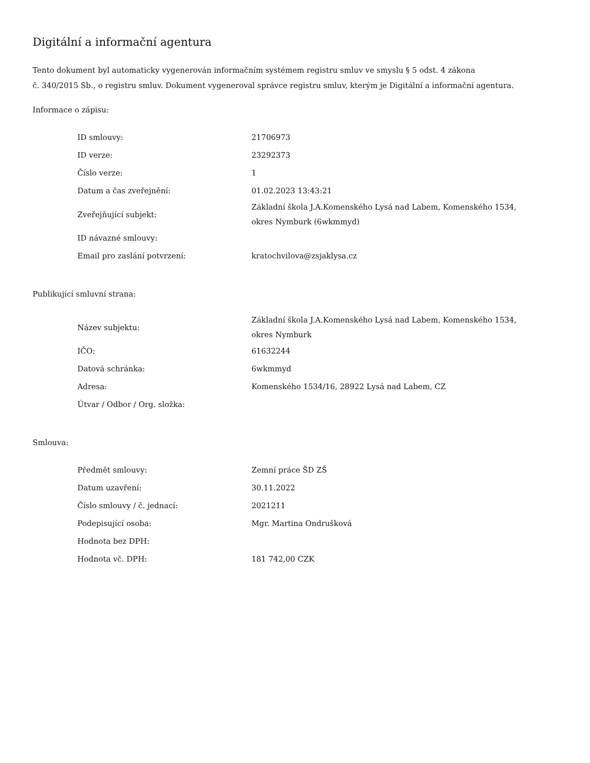Digitální a informační agentura
Tento dokument byl automaticky vygenerován informačním systémem registru smluv ve smyslu § 5 odst. 4 zákona
č. 340/2015 Sb., o registru smluv. Dokument vygeneroval správce registru smluv, kterým je Digitální a informační agentura.
Informace o zápisu:
| ID smlouvy: | 21706973 |
| ID verze: | 23292373 |
| Číslo verze: | 1 |
| Datum a čas zveřejnění: | 01.02.2023 13:43:21 |
| Zveřejňující subjekt: | Základní škola J.A.Komenského Lysá nad Labem, Komenského 1534, okres Nymburk (6wkmmyd) |
| ID návazné smlouvy: | |
| Email pro zaslání potvrzení: | kratochvilova@zsjaklysa.cz |
Publikující smluvní strana:
| Název subjektu: | Základní škola J.A.Komenského Lysá nad Labem, Komenského 1534, okres Nymburk |
| IČO: | 61632244 |
| Datová schránka: | 6wkmmyd |
| Adresa: | Komenského 1534/16, 28922 Lysá nad Labem, CZ |
| Útvar / Odbor / Org. složka: | |
Smlouva:
| Předmět smlouvy: | Zemní práce ŠD ZŠ |
| Datum uzavření: | 30.11.2022 |
| Číslo smlouvy / č. jednací: | 2021211 |
| Podepisující osoba: | Mgr. Martina Ondrušková |
| Hodnota bez DPH: | |
| Hodnota vč. DPH: | 181 742,00 CZK |